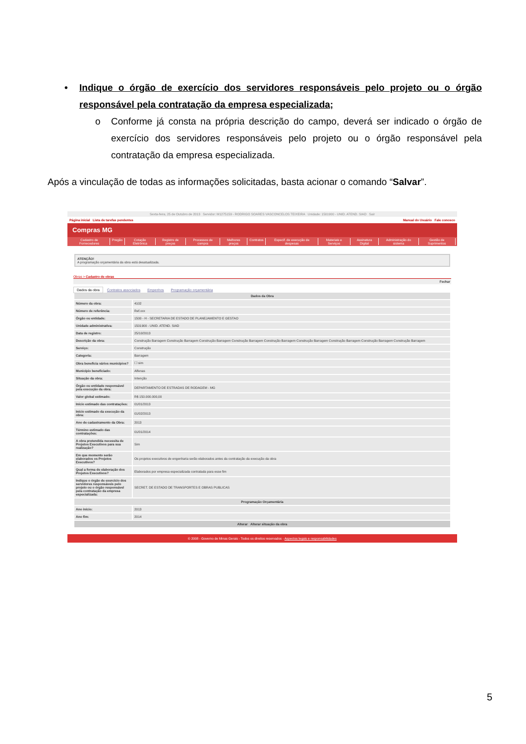• Indique o órgão de exercício dos servidores responsáveis pelo projeto ou o órgão responsável pela contratação da empresa especializada;
o Conforme já consta na própria descrição do campo, deverá ser indicado o órgão de exercício dos servidores responsáveis pelo projeto ou o órgão responsável pela contratação da empresa especializada.
Após a vinculação de todas as informações solicitadas, basta acionar o comando “Salvar”.
Sexta-feira, 25 de Outubro de 2013 Servidor: M1275159 - RODRIGO SOARES VASCONCELOS TEIXEIRA Unidade: 1501900 - UNID. ATEND. SIAD Sair
Página inicial Lista de tarefas pendentes Manual do Usuário Fale conosco
Compras MG
Cadastro de Fornecedores Pregão Cotação Eletrônica Registro de preços Processos de compra Melhores preços Contratos Especif. de execução de despesas Materiais e Serviços Assinatura Digital Administração do sistema Gestão de Suprimentos
ATENÇÃO!
A programação orçamentária da obra está desatualizada.
Obras > Cadastro de obras
Fechar
Dados da obra Contratos associados Empenhos Programação orçamentária
| Dados da Obra | |
| --- | --- |
| Número da obra: | 4102 |
| Número de referência: | Ref.xxx |
| Órgão ou entidade: | 1500 - H - SECRETARIA DE ESTADO DE PLANEJAMENTO E GESTAO |
| Unidade administrativa: | 1501900 - UNID. ATEND. SIAD |
| Data de registro: | 25/10/2013 |
| Descrição da obra: | Construção Barragem Construção Barragem Construção Barragem Construção Barragem Construção Barragem Construção Barragem Construção Barragem Construção Barragem Construção Barragem |
| Serviço: | Construção |
| Categoria: | Barragem |
| Obra beneficia vários municípios? | ☐ sim |
| Município beneficiado: | Alfenas |
| Situação da obra: | Intenção |
| Órgão ou entidade responsável pela execução da obra: | DEPARTAMENTO DE ESTRADAS DE RODAGEM - MG |
| Valor global estimado: | R$ 150.000.000,00 |
| Início estimado das contratações: | 01/01/2013 |
| Início estimado da execução da obra: | 01/02/2013 |
| Ano de cadastramento da Obra: | 2013 |
| Término estimado das contratações: | 01/01/2014 |
| A obra pretendida necessita de Projetos Executivos para sua realização? | Sim |
| Em que momento serão elaborados os Projetos Executivos? | Os projetos executivos de engenharia serão elaborados antes da contratação da execução da obra |
| Qual a forma de elaboração dos Projetos Executivos? | Elaborados por empresa especializada contratada para esse fim |
| Indique o órgão de exercício dos servidores responsáveis pelo projeto ou o órgão responsável pela contratação da empresa especializada: | SECRET. DE ESTADO DE TRANSPORTES E OBRAS PUBLICAS |
| Programação Orçamentária | |
| Ano início: | 2013 |
| Ano fim: | 2014 |
| Alterar Alterar situação da obra | |
© 2008 - Governo de Minas Gerais - Todos os direitos reservados - Aspectos legais e responsabilidades
5